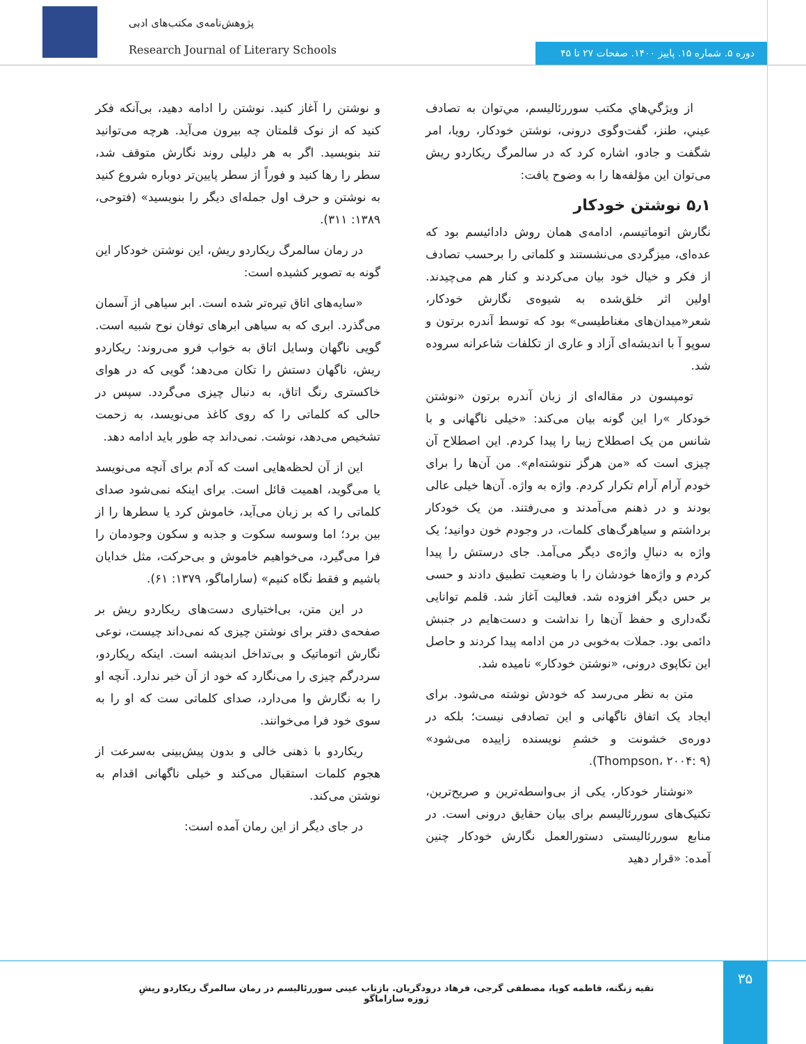پژوهش‌نامه‌ی مکتب‌های ادبی
Research Journal of Literary Schools
دوره ۵. شماره ۱۵. پاییز ۱۴۰۰. صفحات ۲۷ تا ۴۵
از ویژگي‌هاي مکتب سوررئالیسم، مي‌توان به تصادف عیني، طنز، گفت‌وگوی درونی، نوشتن خودکار، رویا، امر شگفت و جادو، اشاره کرد که در سالمرگ ریکاردو ریش می‌توان این مؤلفه‌ها را به وضوح یافت:
۵٫۱ نوشتن خودکار
نگارش اتوماتیسم، ادامه‌ی همان روش دادائیسم بود که عده‌ای، میزگردی می‌نشستند و کلماتی را برحسب تصادف از فکر و خیال خود بیان می‌کردند و کنار هم می‌چیدند. اولین اثر خلق‌شده به شیوه‌ی نگارش خودکار، شعر«میدان‌های مغناطیسی» بود که توسط آندره برتون و سوپو آ با اندیشه‌ای آزاد و عاری از تکلفات شاعرانه سروده شد.
تومپسون در مقاله‌ای از زبان آندره برتون «نوشتن خودکار »را این گونه بیان می‌کند: «خیلی ناگهانی و با شانس من یک اصطلاح زیبا را پیدا کردم. این اصطلاح آن چیزی است که «من هرگز ننوشته‌ام». من آن‌ها را برای خودم آرام آرام تکرار کردم. واژه به واژه. آن‌ها خیلی عالی بودند و در ذهنم می‌آمدند و می‌رفتند. من یک خودکار برداشتم و سیاهرگ‌های کلمات، در وجودم خون دوانید؛ یک واژه به دنبالِ واژه‌ی دیگر می‌آمد. جای درستش را پیدا کردم و واژه‌ها خودشان را با وضعیت تطبیق دادند و حسی بر حس دیگر افزوده شد. فعالیت آغاز شد. قلمم توانایی نگه‌داری و حفظ آن‌ها را نداشت و دست‌هایم در جنبش دائمی بود. جملات به‌خوبی در من ادامه پیدا کردند و حاصل این تکاپوی درونی، «نوشتن خودکار» نامیده شد.
متن به نظر می‌رسد که خودش نوشته می‌شود. برای ایجاد یک اتفاق ناگهانی و این تصادفی نیست؛ بلکه در دوره‌ی خشونت و خشمِ نویسنده زاییده می‌شود» (Thompson، ۲۰۰۴: ۹).
«نوشتار خودکار، یکی از بی‌واسطه‌ترین و صریح‌ترین، تکنیک‌های سوررئالیسم برای بیان حقایق درونی است. در منابع سوررئالیستی دستورالعمل نگارش خودکار چنین آمده: «قرار دهید
و نوشتن را آغاز کنید. نوشتن را ادامه دهید، بی‌آنکه فکر کنید که از نوک قلمتان چه بیرون می‌آید. هرچه می‌توانید تند بنویسید. اگر به هر دلیلی روند نگارش متوقف شد، سطر را رها کنید و فوراً از سطر پایین‌تر دوباره شروع کنید به نوشتن و حرف اول جمله‌ای دیگر را بنویسید» (فتوحی، ۱۳۸۹: ۳۱۱).
در رمان سالمرگ ریکاردو ریش، این نوشتن خودکار این گونه به تصویر کشیده است:
«سایه‌های اتاق تیره‌تر شده است. ابر سیاهی از آسمان می‌گذرد. ابری که به سیاهی ابرهای توفان نوح شبیه است. گویی ناگهان وسایل اتاق به خواب فرو می‌روند: ریکاردو ریش، ناگهان دستش را تکان می‌دهد؛ گویی که در هوای خاکستری رنگ اتاق، به دنبال چیزی می‌گردد. سپس در حالی که کلماتی را که روی کاغذ می‌نویسد، به زحمت تشخیص می‌دهد، نوشت. نمی‌داند چه طور باید ادامه دهد.
این از آن لحظه‌هایی است که آدم برای آنچه می‌نویسد یا می‌گوید، اهمیت قائل است. برای اینکه نمی‌شود صدای کلماتی را که بر زبان می‌آید، خاموش کرد یا سطرها را از بین برد؛ اما وسوسه سکوت و جذبه و سکون وجودمان را فرا می‌گیرد، می‌خواهیم خاموش و بی‌حرکت، مثل خدایان باشیم و فقط نگاه کنیم» (ساراماگو، ۱۳۷۹: ۶۱).
در این متن، بی‌اختیاری دست‌های ریکاردو ریش بر صفحه‌ی دفتر برای نوشتن چیزی که نمی‌داند چیست، نوعی نگارش اتوماتیک و بی‌تداخل اندیشه است. اینکه ریکاردو، سردرگم چیزی را می‌نگارد که خود از آن خبر ندارد. آنچه او را به نگارش وا می‌دارد، صدای کلماتی ست که او را به سوی خود فرا می‌خوانند.
ریکاردو با ذهنی خالی و بدون پیش‌بینی به‌سرعت از هجوم کلمات استقبال می‌کند و خیلی ناگهانی اقدام به نوشتن می‌کند.
در جای دیگر از این رمان آمده است:
۳۵
تقیه زنگنه، فاطمه کوپا، مصطفی گرجی، فرهاد درودگریان. بازتاب عینی سوررئالیسم در رمان سالمرگ ریکاردو ریشِ ژوزه ساراماگو